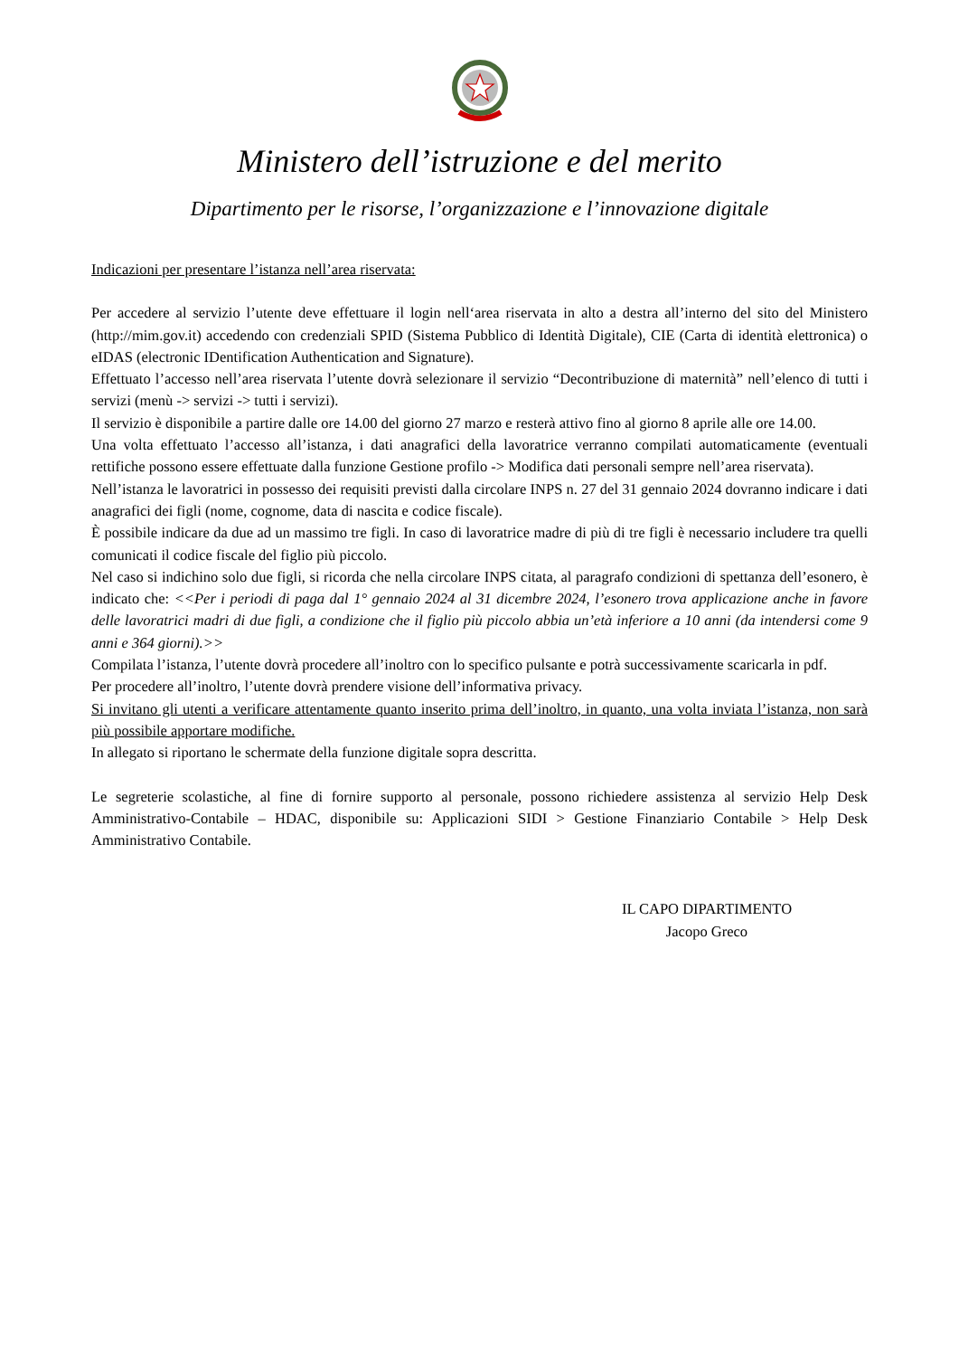Ministero dell’istruzione e del merito
Dipartimento per le risorse, l’organizzazione e l’innovazione digitale
Indicazioni per presentare l’istanza nell’area riservata:
Per accedere al servizio l’utente deve effettuare il login nell‘area riservata in alto a destra all’interno del sito del Ministero (http://mim.gov.it) accedendo con credenziali SPID (Sistema Pubblico di Identità Digitale), CIE (Carta di identità elettronica) o eIDAS (electronic IDentification Authentication and Signature).
Effettuato l’accesso nell’area riservata l’utente dovrà selezionare il servizio “Decontribuzione di maternità” nell’elenco di tutti i servizi (menù -> servizi -> tutti i servizi).
Il servizio è disponibile a partire dalle ore 14.00 del giorno 27 marzo e resterà attivo fino al giorno 8 aprile alle ore 14.00.
Una volta effettuato l’accesso all’istanza, i dati anagrafici della lavoratrice verranno compilati automaticamente (eventuali rettifiche possono essere effettuate dalla funzione Gestione profilo -> Modifica dati personali sempre nell’area riservata).
Nell’istanza le lavoratrici in possesso dei requisiti previsti dalla circolare INPS n. 27 del 31 gennaio 2024 dovranno indicare i dati anagrafici dei figli (nome, cognome, data di nascita e codice fiscale).
È possibile indicare da due ad un massimo tre figli. In caso di lavoratrice madre di più di tre figli è necessario includere tra quelli comunicati il codice fiscale del figlio più piccolo.
Nel caso si indichino solo due figli, si ricorda che nella circolare INPS citata, al paragrafo condizioni di spettanza dell’esonero, è indicato che: <<Per i periodi di paga dal 1° gennaio 2024 al 31 dicembre 2024, l’esonero trova applicazione anche in favore delle lavoratrici madri di due figli, a condizione che il figlio più piccolo abbia un’età inferiore a 10 anni (da intendersi come 9 anni e 364 giorni).>>
Compilata l’istanza, l’utente dovrà procedere all’inoltro con lo specifico pulsante e potrà successivamente scaricarla in pdf.
Per procedere all’inoltro, l’utente dovrà prendere visione dell’informativa privacy.
Si invitano gli utenti a verificare attentamente quanto inserito prima dell’inoltro, in quanto, una volta inviata l’istanza, non sarà più possibile apportare modifiche.
In allegato si riportano le schermate della funzione digitale sopra descritta.
Le segreterie scolastiche, al fine di fornire supporto al personale, possono richiedere assistenza al servizio Help Desk Amministrativo-Contabile – HDAC, disponibile su: Applicazioni SIDI > Gestione Finanziario Contabile > Help Desk Amministrativo Contabile.
IL CAPO DIPARTIMENTO
Jacopo Greco